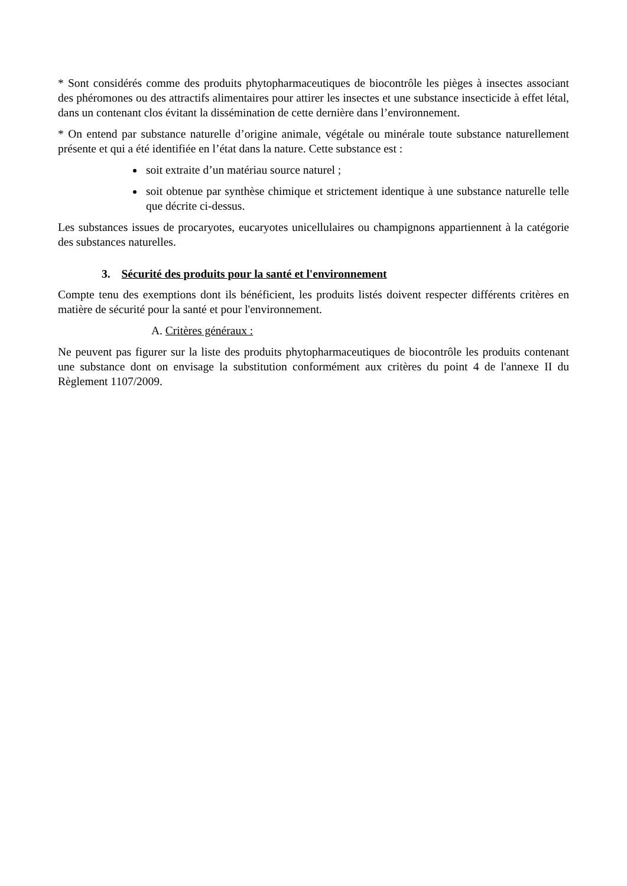* Sont considérés comme des produits phytopharmaceutiques de biocontrôle les pièges à insectes associant des phéromones ou des attractifs alimentaires pour attirer les insectes et une substance insecticide à effet létal, dans un contenant clos évitant la dissémination de cette dernière dans l’environnement.
* On entend par substance naturelle d’origine animale, végétale ou minérale toute substance naturellement présente et qui a été identifiée en l’état dans la nature. Cette substance est :
soit extraite d’un matériau source naturel ;
soit obtenue par synthèse chimique et strictement identique à une substance naturelle telle que décrite ci-dessus.
Les substances issues de procaryotes, eucaryotes unicellulaires ou champignons appartiennent à la catégorie des substances naturelles.
3. Sécurité des produits pour la santé et l'environnement
Compte tenu des exemptions dont ils bénéficient, les produits listés doivent respecter différents critères en matière de sécurité pour la santé et pour l'environnement.
A. Critères généraux :
Ne peuvent pas figurer sur la liste des produits phytopharmaceutiques de biocontrôle les produits contenant une substance dont on envisage la substitution conformément aux critères du point 4 de l'annexe II du Règlement 1107/2009.